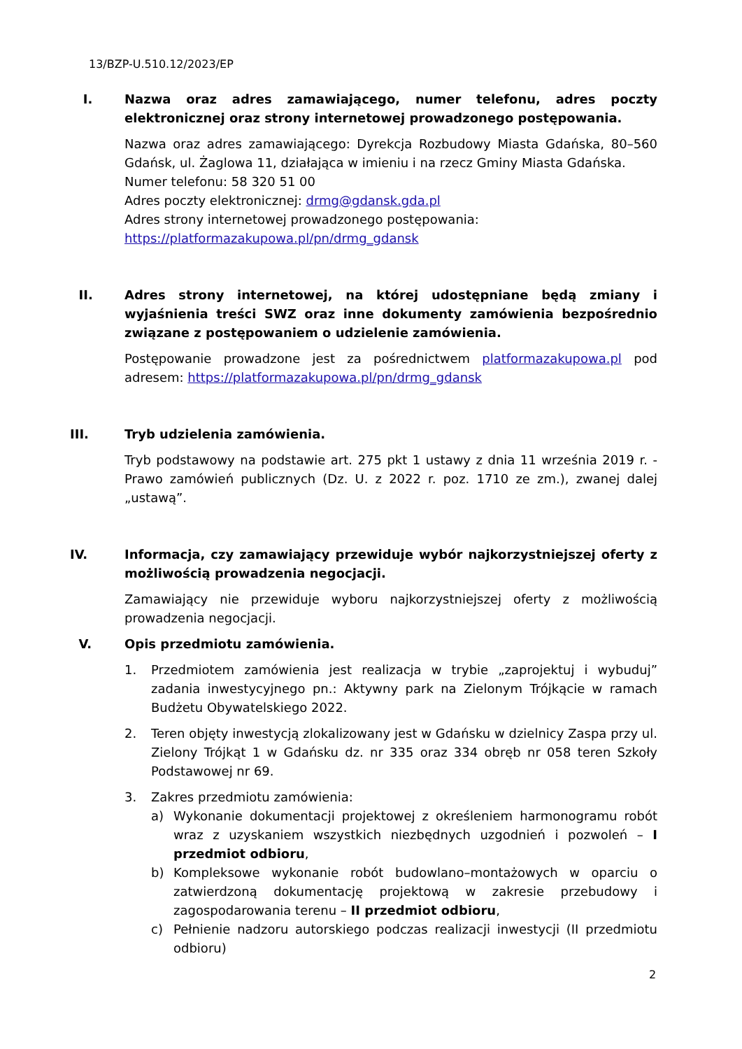13/BZP-U.510.12/2023/EP
I.
Nazwa oraz adres zamawiającego, numer telefonu, adres poczty elektronicznej oraz strony internetowej prowadzonego postępowania.
Nazwa oraz adres zamawiającego: Dyrekcja Rozbudowy Miasta Gdańska, 80–560 Gdańsk, ul. Żaglowa 11, działająca w imieniu i na rzecz Gminy Miasta Gdańska.
Numer telefonu: 58 320 51 00
Adres poczty elektronicznej: drmg@gdansk.gda.pl
Adres strony internetowej prowadzonego postępowania:
https://platformazakupowa.pl/pn/drmg_gdansk
II.
Adres strony internetowej, na której udostępniane będą zmiany i wyjaśnienia treści SWZ oraz inne dokumenty zamówienia bezpośrednio związane z postępowaniem o udzielenie zamówienia.
Postępowanie prowadzone jest za pośrednictwem platformazakupowa.pl pod adresem: https://platformazakupowa.pl/pn/drmg_gdansk
III.
Tryb udzielenia zamówienia.
Tryb podstawowy na podstawie art. 275 pkt 1 ustawy z dnia 11 września 2019 r. - Prawo zamówień publicznych (Dz. U. z 2022 r. poz. 1710 ze zm.), zwanej dalej „ustawą”.
IV.
Informacja, czy zamawiający przewiduje wybór najkorzystniejszej oferty z możliwością prowadzenia negocjacji.
Zamawiający nie przewiduje wyboru najkorzystniejszej oferty z możliwością prowadzenia negocjacji.
V.
Opis przedmiotu zamówienia.
1. Przedmiotem zamówienia jest realizacja w trybie „zaprojektuj i wybuduj” zadania inwestycyjnego pn.: Aktywny park na Zielonym Trójkącie w ramach Budżetu Obywatelskiego 2022.
2. Teren objęty inwestycją zlokalizowany jest w Gdańsku w dzielnicy Zaspa przy ul. Zielony Trójkąt 1 w Gdańsku dz. nr 335 oraz 334 obręb nr 058 teren Szkoły Podstawowej nr 69.
3. Zakres przedmiotu zamówienia:
a) Wykonanie dokumentacji projektowej z określeniem harmonogramu robót wraz z uzyskaniem wszystkich niezbędnych uzgodnień i pozwoleń – I przedmiot odbioru,
b) Kompleksowe wykonanie robót budowlano–montażowych w oparciu o zatwierdzoną dokumentację projektową w zakresie przebudowy i zagospodarowania terenu – II przedmiot odbioru,
c) Pełnienie nadzoru autorskiego podczas realizacji inwestycji (II przedmiotu odbioru)
2